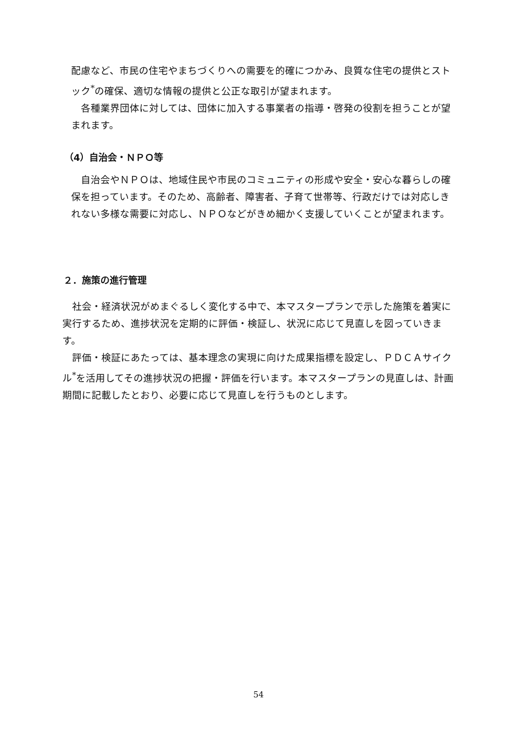配慮など、市民の住宅やまちづくりへの需要を的確につかみ、良質な住宅の提供とストック<sup>*</sup>の確保、適切な情報の提供と公正な取引が望まれます。
　各種業界団体に対しては、団体に加入する事業者の指導・啓発の役割を担うことが望まれます。
（4）自治会・ＮＰＯ等
　自治会やＮＰＯは、地域住民や市民のコミュニティの形成や安全・安心な暮らしの確保を担っています。そのため、高齢者、障害者、子育て世帯等、行政だけでは対応しきれない多様な需要に対応し、ＮＰＯなどがきめ細かく支援していくことが望まれます。
２．施策の進行管理
　社会・経済状況がめまぐるしく変化する中で、本マスタープランで示した施策を着実に実行するため、進捗状況を定期的に評価・検証し、状況に応じて見直しを図っていきます。
　評価・検証にあたっては、基本理念の実現に向けた成果指標を設定し、ＰＤＣＡサイクル<sup>*</sup>を活用してその進捗状況の把握・評価を行います。本マスタープランの見直しは、計画期間に記載したとおり、必要に応じて見直しを行うものとします。
54